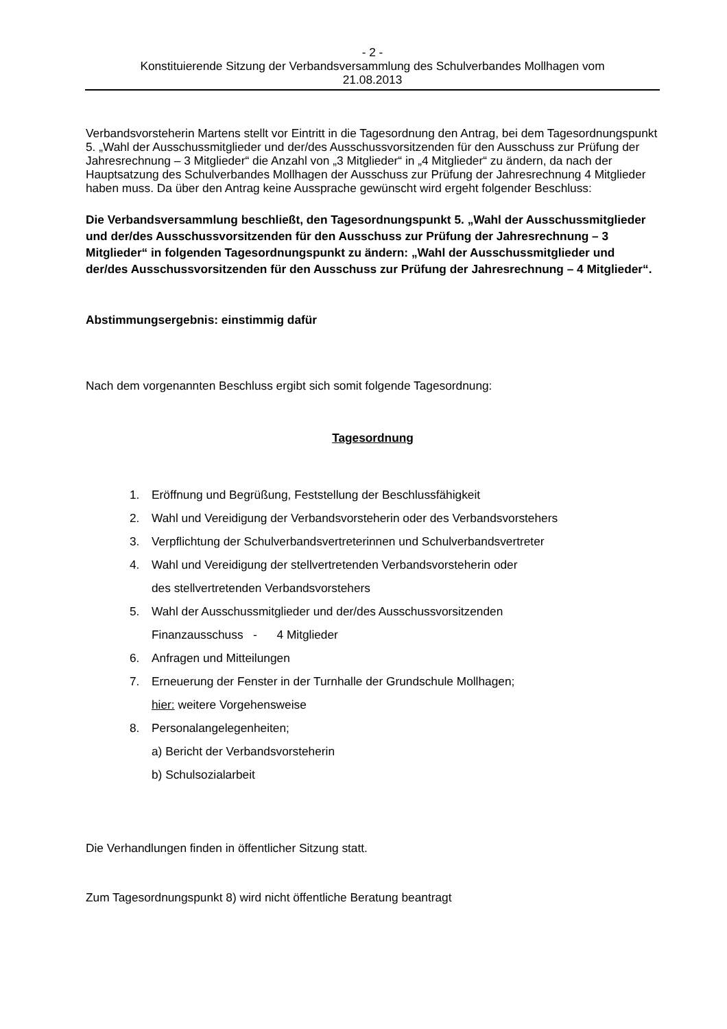- 2 -
Konstituierende Sitzung der Verbandsversammlung des Schulverbandes Mollhagen vom
21.08.2013
Verbandsvorsteherin Martens stellt vor Eintritt in die Tagesordnung den Antrag, bei dem Tagesordnungspunkt 5. „Wahl der Ausschussmitglieder und der/des Ausschussvorsitzenden für den Ausschuss zur Prüfung der Jahresrechnung – 3 Mitglieder“ die Anzahl von „3 Mitglieder“ in „4 Mitglieder“ zu ändern, da nach der Hauptsatzung des Schulverbandes Mollhagen der Ausschuss zur Prüfung der Jahresrechnung 4 Mitglieder haben muss. Da über den Antrag keine Aussprache gewünscht wird ergeht folgender Beschluss:
Die Verbandsversammlung beschließt, den Tagesordnungspunkt 5. „Wahl der Ausschussmitglieder und der/des Ausschussvorsitzenden für den Ausschuss zur Prüfung der Jahresrechnung – 3 Mitglieder“ in folgenden Tagesordnungspunkt zu ändern: „Wahl der Ausschussmitglieder und der/des Ausschussvorsitzenden für den Ausschuss zur Prüfung der Jahresrechnung – 4 Mitglieder“.
Abstimmungsergebnis: einstimmig dafür
Nach dem vorgenannten Beschluss ergibt sich somit folgende Tagesordnung:
Tagesordnung
1. Eröffnung und Begrüßung, Feststellung der Beschlussfähigkeit
2. Wahl und Vereidigung der Verbandsvorsteherin oder des Verbandsvorstehers
3. Verpflichtung der Schulverbandsvertreterinnen und Schulverbandsvertreter
4. Wahl und Vereidigung der stellvertretenden Verbandsvorsteherin oder
des stellvertretenden Verbandsvorstehers
5. Wahl der Ausschussmitglieder und der/des Ausschussvorsitzenden
Finanzausschuss - 4 Mitglieder
6. Anfragen und Mitteilungen
7. Erneuerung der Fenster in der Turnhalle der Grundschule Mollhagen;
hier: weitere Vorgehensweise
8. Personalangelegenheiten;
a) Bericht der Verbandsvorsteherin
b) Schulsozialarbeit
Die Verhandlungen finden in öffentlicher Sitzung statt.
Zum Tagesordnungspunkt 8) wird nicht öffentliche Beratung beantragt